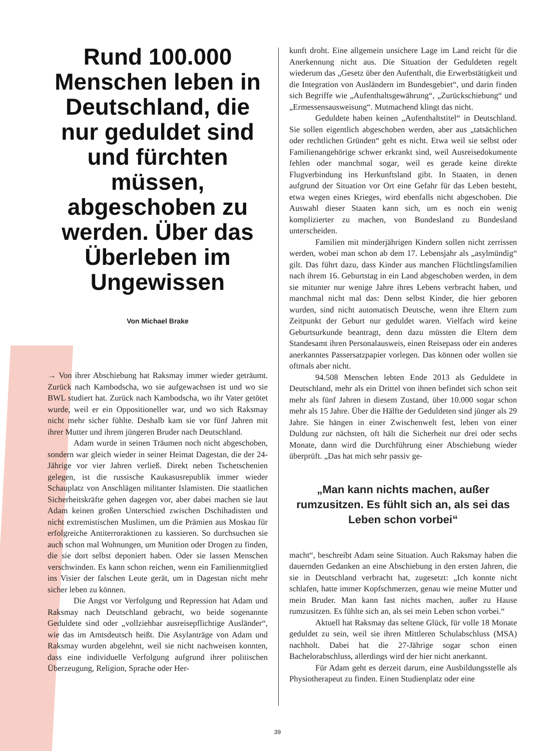Rund 100.000 Menschen leben in Deutschland, die nur geduldet sind und fürchten müssen, abgeschoben zu werden. Über das Überleben im Ungewissen
Von Michael Brake
→ Von ihrer Abschiebung hat Raksmay immer wieder geträumt. Zurück nach Kambodscha, wo sie aufgewachsen ist und wo sie BWL studiert hat. Zurück nach Kambodscha, wo ihr Vater getötet wurde, weil er ein Oppositioneller war, und wo sich Raksmay nicht mehr sicher fühlte. Deshalb kam sie vor fünf Jahren mit ihrer Mutter und ihrem jüngeren Bruder nach Deutschland.
Adam wurde in seinen Träumen noch nicht abgeschoben, sondern war gleich wieder in seiner Heimat Dagestan, die der 24-Jährige vor vier Jahren verließ. Direkt neben Tschetschenien gelegen, ist die russische Kaukasusrepublik immer wieder Schauplatz von Anschlägen militanter Islamisten. Die staatlichen Sicherheitskräfte gehen dagegen vor, aber dabei machen sie laut Adam keinen großen Unterschied zwischen Dschihadisten und nicht extremistischen Muslimen, um die Prämien aus Moskau für erfolgreiche Antiterroraktionen zu kassieren. So durchsuchen sie auch schon mal Wohnungen, um Munition oder Drogen zu finden, die sie dort selbst deponiert haben. Oder sie lassen Menschen verschwinden. Es kann schon reichen, wenn ein Familienmitglied ins Visier der falschen Leute gerät, um in Dagestan nicht mehr sicher leben zu können.
Die Angst vor Verfolgung und Repression hat Adam und Raksmay nach Deutschland gebracht, wo beide sogenannte Geduldete sind oder „vollziehbar ausreisepflichtige Ausländer“, wie das im Amtsdeutsch heißt. Die Asylanträge von Adam und Raksmay wurden abgelehnt, weil sie nicht nachweisen konnten, dass eine individuelle Verfolgung aufgrund ihrer politischen Überzeugung, Religion, Sprache oder Her-
kunft droht. Eine allgemein unsichere Lage im Land reicht für die Anerkennung nicht aus. Die Situation der Geduldeten regelt wiederum das „Gesetz über den Aufenthalt, die Erwerbstätigkeit und die Integration von Ausländern im Bundesgebiet“, und darin finden sich Begriffe wie „Aufenthaltsgewährung“, „Zurückschiebung“ und „Ermessensausweisung“. Mutmachend klingt das nicht.
Geduldete haben keinen „Aufenthaltstitel“ in Deutschland. Sie sollen eigentlich abgeschoben werden, aber aus „tatsächlichen oder rechtlichen Gründen“ geht es nicht. Etwa weil sie selbst oder Familienangehörige schwer erkrankt sind, weil Ausreisedokumente fehlen oder manchmal sogar, weil es gerade keine direkte Flugverbindung ins Herkunftsland gibt. In Staaten, in denen aufgrund der Situation vor Ort eine Gefahr für das Leben besteht, etwa wegen eines Krieges, wird ebenfalls nicht abgeschoben. Die Auswahl dieser Staaten kann sich, um es noch ein wenig komplizierter zu machen, von Bundesland zu Bundesland unterscheiden.
Familien mit minderjährigen Kindern sollen nicht zerrissen werden, wobei man schon ab dem 17. Lebensjahr als „asylmündig“ gilt. Das führt dazu, dass Kinder aus manchen Flüchtlingsfamilien nach ihrem 16. Geburtstag in ein Land abgeschoben werden, in dem sie mitunter nur wenige Jahre ihres Lebens verbracht haben, und manchmal nicht mal das: Denn selbst Kinder, die hier geboren wurden, sind nicht automatisch Deutsche, wenn ihre Eltern zum Zeitpunkt der Geburt nur geduldet waren. Vielfach wird keine Geburtsurkunde beantragt, denn dazu müssten die Eltern dem Standesamt ihren Personalausweis, einen Reisepass oder ein anderes anerkanntes Passersatzpapier vorlegen. Das können oder wollen sie oftmals aber nicht.
94.508 Menschen lebten Ende 2013 als Geduldete in Deutschland, mehr als ein Drittel von ihnen befindet sich schon seit mehr als fünf Jahren in diesem Zustand, über 10.000 sogar schon mehr als 15 Jahre. Über die Hälfte der Geduldeten sind jünger als 29 Jahre. Sie hängen in einer Zwischenwelt fest, leben von einer Duldung zur nächsten, oft hält die Sicherheit nur drei oder sechs Monate, dann wird die Durchführung einer Abschiebung wieder überprüft. „Das hat mich sehr passiv ge-
„Man kann nichts machen, außer rumzusitzen. Es fühlt sich an, als sei das Leben schon vorbei“
macht“, beschreibt Adam seine Situation. Auch Raksmay haben die dauernden Gedanken an eine Abschiebung in den ersten Jahren, die sie in Deutschland verbracht hat, zugesetzt: „Ich konnte nicht schlafen, hatte immer Kopfschmerzen, genau wie meine Mutter und mein Bruder. Man kann fast nichts machen, außer zu Hause rumzusitzen. Es fühlte sich an, als sei mein Leben schon vorbei.“
Aktuell hat Raksmay das seltene Glück, für volle 18 Monate geduldet zu sein, weil sie ihren Mittleren Schulabschluss (MSA) nachholt. Dabei hat die 27-Jährige sogar schon einen Bachelorabschluss, allerdings wird der hier nicht anerkannt.
Für Adam geht es derzeit darum, eine Ausbildungsstelle als Physiotherapeut zu finden. Einen Studienplatz oder eine
39